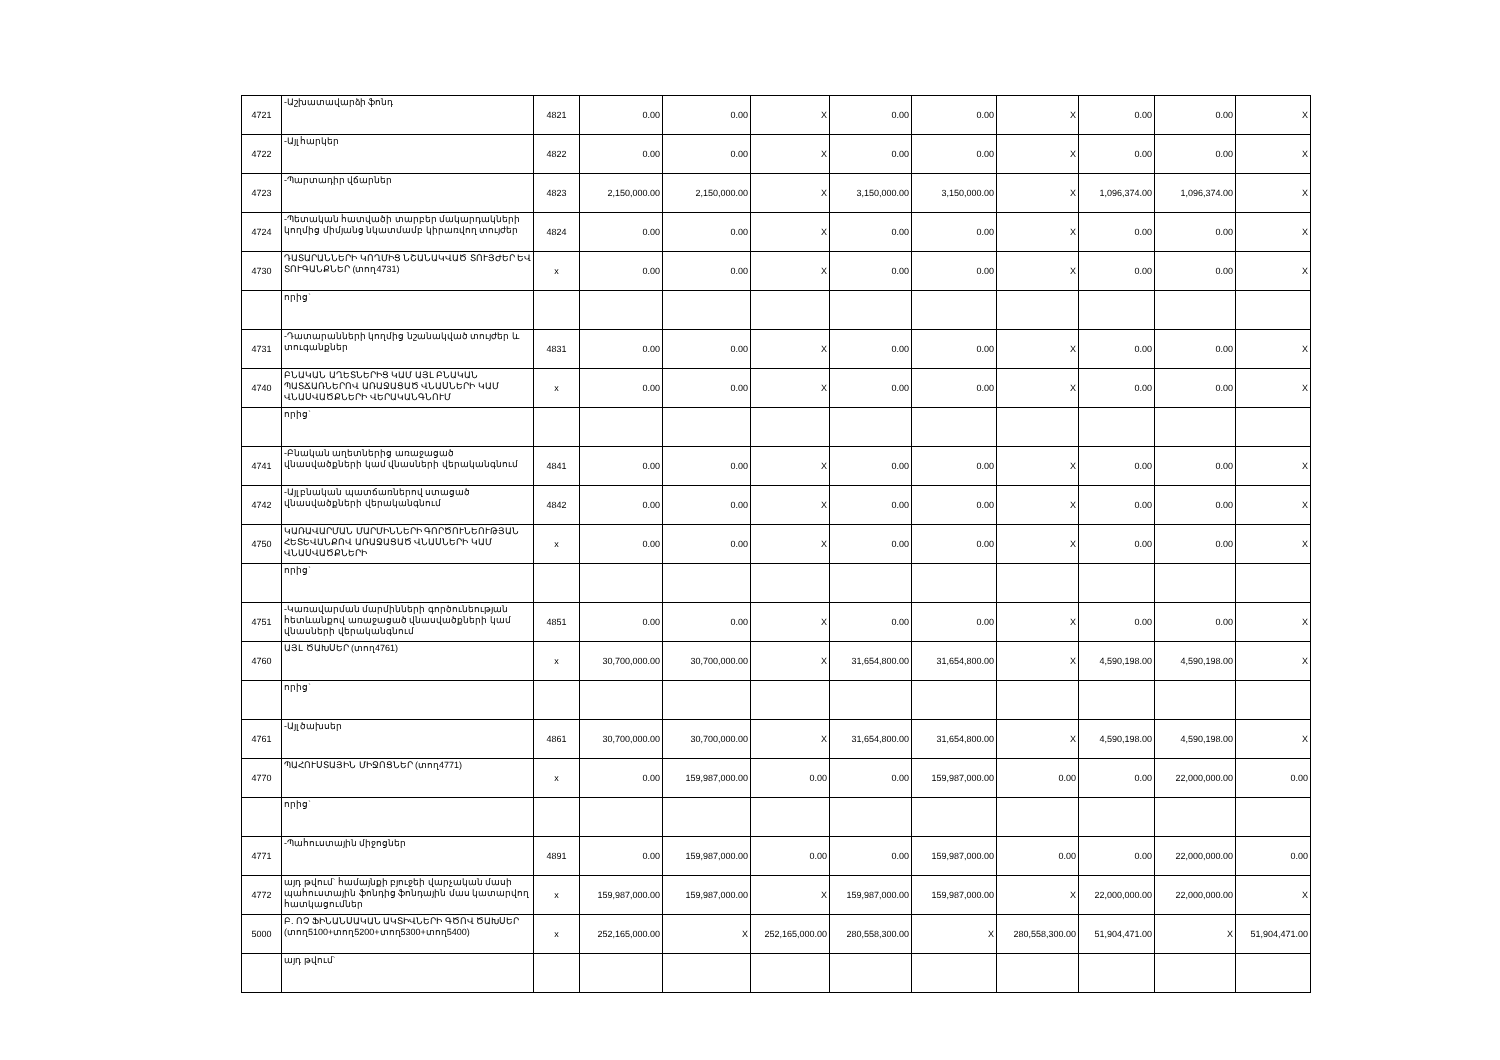| 4721 | -Աշխատավարձի ֆոնդ | 4821 | 0.00 | 0.00 | X | 0.00 | 0.00 | X | 0.00 | 0.00 | X |
| 4722 | -Այլ հարկեր | 4822 | 0.00 | 0.00 | X | 0.00 | 0.00 | X | 0.00 | 0.00 | X |
| 4723 | -Պարտադիր վճարներ | 4823 | 2,150,000.00 | 2,150,000.00 | X | 3,150,000.00 | 3,150,000.00 | X | 1,096,374.00 | 1,096,374.00 | X |
| 4724 | -Պետական հատվածի տարբեր մակարդակների կողմից միմյանց նկատմամբ կիրառվող տույժեր | 4824 | 0.00 | 0.00 | X | 0.00 | 0.00 | X | 0.00 | 0.00 | X |
| 4730 | ԴԱՏԱՐԱՆՆԵՐԻ ԿՈՂՄԻՑ ՆՇԱՆԱԿՎԱԾ ՏՈՒՅԺԵՐ ԵՎ ՏՈՒԳԱՆՔՆԵՐ (տող4731) | x | 0.00 | 0.00 | X | 0.00 | 0.00 | X | 0.00 | 0.00 | X |
| | որից` | | | | | | | | | | |
| 4731 | -Դատարանների կողմից նշանակված տույժեր և տուգանքներ | 4831 | 0.00 | 0.00 | X | 0.00 | 0.00 | X | 0.00 | 0.00 | X |
| 4740 | ԲՆԱԿԱՆ ԱՂԵՏՆԵՐԻՑ ԿԱՄ ԱՅԼ ԲՆԱԿԱՆ ՊԱՏՃԱՌՆԵՐՈՎ ԱՌԱՋԱՑԱԾ ՎՆԱՍՆԵՐԻ ԿԱՄ ՎՆԱՍՎԱԾՔՆԵՐԻ ՎԵՐԱԿԱՆԳՆՈՒՄ | x | 0.00 | 0.00 | X | 0.00 | 0.00 | X | 0.00 | 0.00 | X |
| | որից` | | | | | | | | | | |
| 4741 | -Բնական աղետներից առաջացած վնասվածքների կամ վնասների վերականգնում | 4841 | 0.00 | 0.00 | X | 0.00 | 0.00 | X | 0.00 | 0.00 | X |
| 4742 | -Այլ բնական պատճառներով ստացած վնասվածքների վերականգնում | 4842 | 0.00 | 0.00 | X | 0.00 | 0.00 | X | 0.00 | 0.00 | X |
| 4750 | ԿԱՌԱՎԱՐՄԱՆ ՄԱՐՄԻՆՆԵՐԻ ԳՈՐԾՈՒՆԵՈՒԹՅԱՆ ՀԵՏԵՎԱՆՔՈՎ ԱՌԱՋԱՑԱԾ ՎՆԱՍՆԵՐԻ ԿԱՄ ՎՆԱՍՎԱԾՔՆԵՐԻ | x | 0.00 | 0.00 | X | 0.00 | 0.00 | X | 0.00 | 0.00 | X |
| | որից` | | | | | | | | | | |
| 4751 | -Կառավարման մարմինների գործունեության հետևանքով առաջացած վնասվածքների կամ վնասների վերականգնում | 4851 | 0.00 | 0.00 | X | 0.00 | 0.00 | X | 0.00 | 0.00 | X |
| 4760 | ԱՅԼ ԾԱԽՍԵՐ (տող4761) | x | 30,700,000.00 | 30,700,000.00 | X | 31,654,800.00 | 31,654,800.00 | X | 4,590,198.00 | 4,590,198.00 | X |
| | որից` | | | | | | | | | | |
| 4761 | -Այլ ծախսեր | 4861 | 30,700,000.00 | 30,700,000.00 | X | 31,654,800.00 | 31,654,800.00 | X | 4,590,198.00 | 4,590,198.00 | X |
| 4770 | ՊԱՀՈՒՍՏԱՅԻՆ ՄԻՋՈՑՆԵՐ (տող4771) | x | 0.00 | 159,987,000.00 | 0.00 | 0.00 | 159,987,000.00 | 0.00 | 0.00 | 22,000,000.00 | 0.00 |
| | որից` | | | | | | | | | | |
| 4771 | -Պահուստային միջոցներ | 4891 | 0.00 | 159,987,000.00 | 0.00 | 0.00 | 159,987,000.00 | 0.00 | 0.00 | 22,000,000.00 | 0.00 |
| 4772 | այդ թվում` համայնքի բյուջեի վարչական մասի պահուստային ֆոնդից ֆոնդային մաս կատարվող հատկացումներ | x | 159,987,000.00 | 159,987,000.00 | X | 159,987,000.00 | 159,987,000.00 | X | 22,000,000.00 | 22,000,000.00 | X |
| 5000 | Բ. ՈՉ ՖԻՆԱՆՍԱԿԱՆ ԱԿՏԻՎՆԵՐԻ ԳԾՈՎ ԾԱԽՍԵՐ (տող5100+տող5200+տող5300+տող5400) | x | 252,165,000.00 | X | 252,165,000.00 | 280,558,300.00 | X | 280,558,300.00 | 51,904,471.00 | X | 51,904,471.00 |
| | այդ թվում` | | | | | | | | | | |